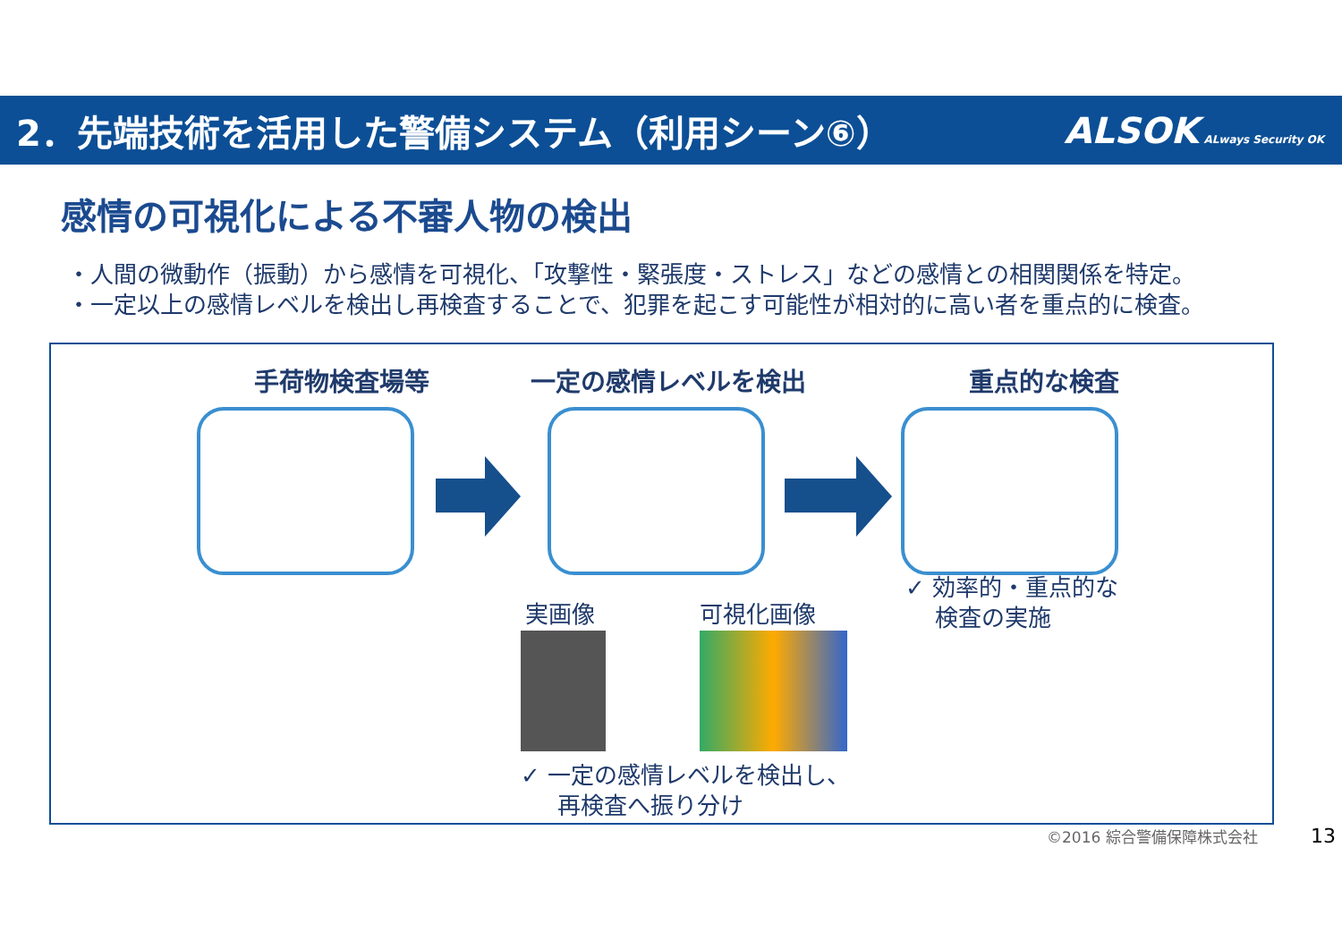2．先端技術を活用した警備システム（利用シーン⑥）
ALSOK ALways Security OK
感情の可視化による不審人物の検出
・人間の微動作（振動）から感情を可視化、「攻撃性・緊張度・ストレス」などの感情との相関関係を特定。
・一定以上の感情レベルを検出し再検査することで、犯罪を起こす可能性が相対的に高い者を重点的に検査。
手荷物検査場等 一定の感情レベルを検出 重点的な検査
実画像 可視化画像
✓ 効率的・重点的な
検査の実施
✓ 一定の感情レベルを検出し、
再検査へ振り分け
©2016 綜合警備保障株式会社 13